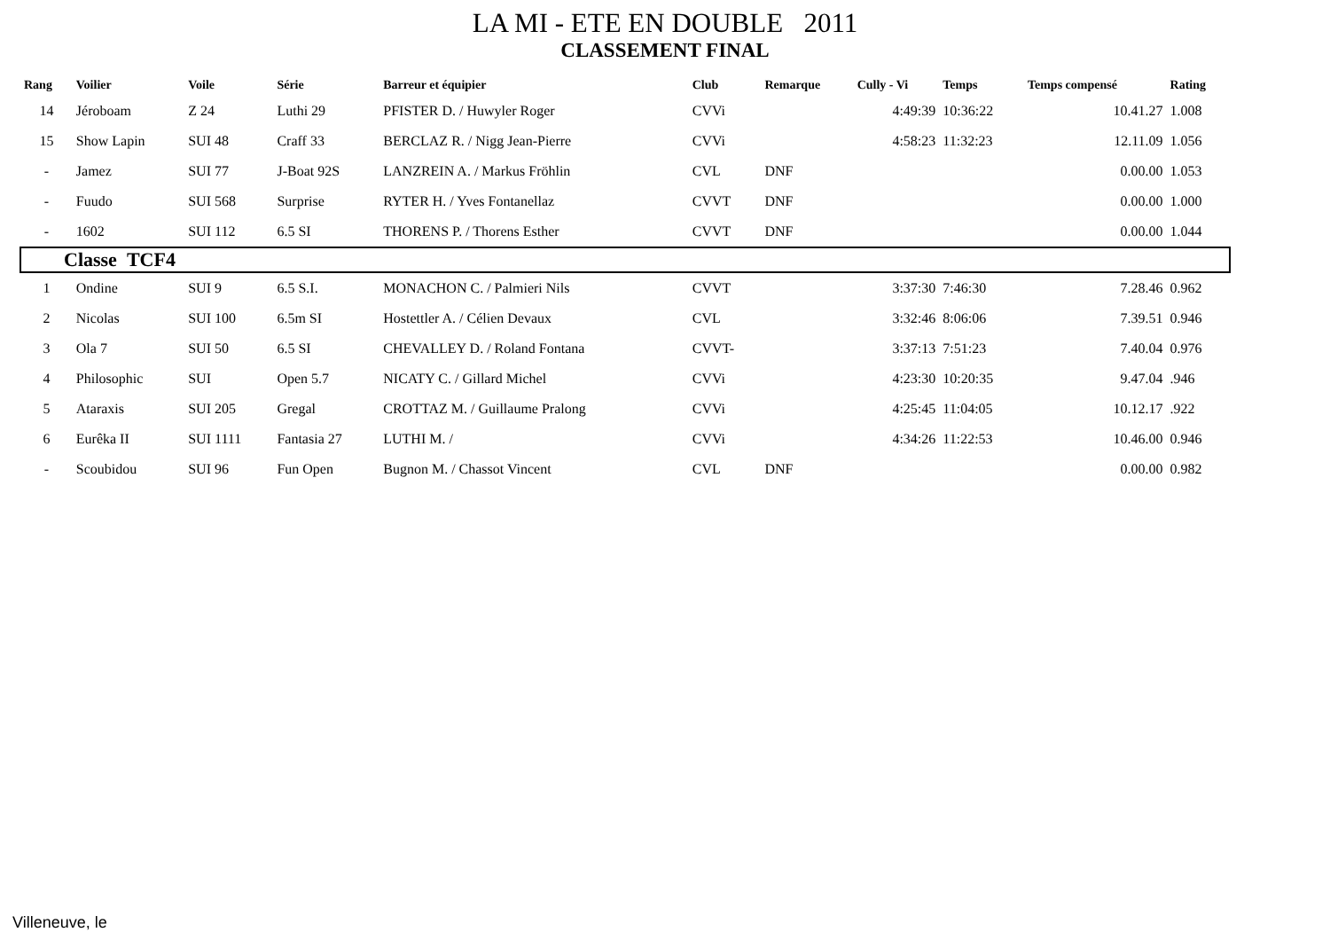LA MI - ETE EN DOUBLE 2011
CLASSEMENT FINAL
| Rang | Voilier | Voile | Série | Barreur et équipier | Club | Remarque | Cully - Vi | Temps | Temps compensé | Rating |
| --- | --- | --- | --- | --- | --- | --- | --- | --- | --- | --- |
| 14 | Jéroboam | Z 24 | Luthi 29 | PFISTER D. / Huwyler Roger | CVVi | | 4:49:39 | 10:36:22 | 10.41.27 | 1.008 |
| 15 | Show Lapin | SUI 48 | Craff 33 | BERCLAZ R. / Nigg Jean-Pierre | CVVi | | 4:58:23 | 11:32:23 | 12.11.09 | 1.056 |
| - | Jamez | SUI 77 | J-Boat 92S | LANZREIN A. / Markus Fröhlin | CVL | DNF | | | 0.00.00 | 1.053 |
| - | Fuudo | SUI 568 | Surprise | RYTER H. / Yves Fontanellaz | CVVT | DNF | | | 0.00.00 | 1.000 |
| - | 1602 | SUI 112 | 6.5 SI | THORENS P. / Thorens Esther | CVVT | DNF | | | 0.00.00 | 1.044 |
| Classe TCF4 | | | | | | | | | | |
| 1 | Ondine | SUI 9 | 6.5 S.I. | MONACHON C. / Palmieri Nils | CVVT | | 3:37:30 | 7:46:30 | 7.28.46 | 0.962 |
| 2 | Nicolas | SUI 100 | 6.5m SI | Hostettler A. / Célien Devaux | CVL | | 3:32:46 | 8:06:06 | 7.39.51 | 0.946 |
| 3 | Ola 7 | SUI 50 | 6.5 SI | CHEVALLEY D. / Roland Fontana | CVVT- | | 3:37:13 | 7:51:23 | 7.40.04 | 0.976 |
| 4 | Philosophic | SUI | Open 5.7 | NICATY C. / Gillard Michel | CVVi | | 4:23:30 | 10:20:35 | 9.47.04 | .946 |
| 5 | Ataraxis | SUI 205 | Gregal | CROTTAZ M. / Guillaume Pralong | CVVi | | 4:25:45 | 11:04:05 | 10.12.17 | .922 |
| 6 | Eurêka II | SUI 1111 | Fantasia 27 | LUTHI M. / | CVVi | | 4:34:26 | 11:22:53 | 10.46.00 | 0.946 |
| - | Scoubidou | SUI 96 | Fun Open | Bugnon M. / Chassot Vincent | CVL | DNF | | | 0.00.00 | 0.982 |
Villeneuve, le